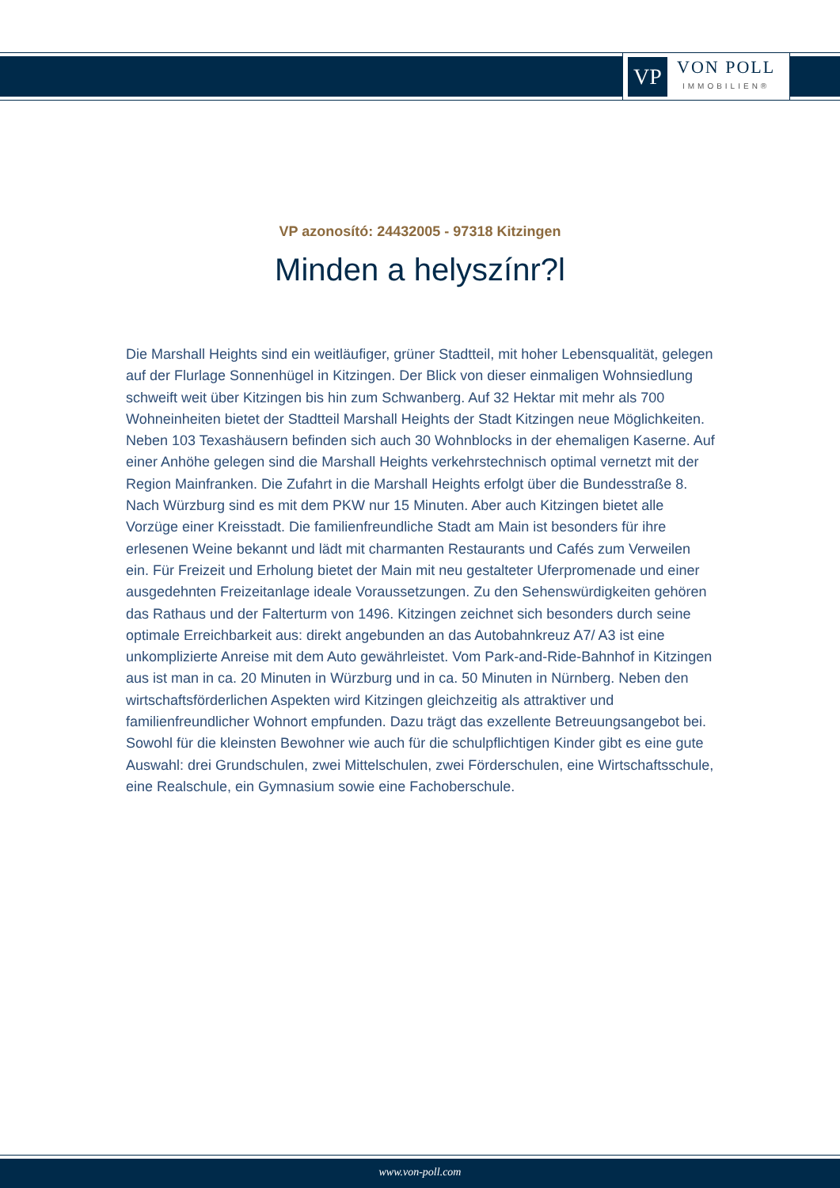VP
VON POLL
IMMOBILIEN®
VP azonosító: 24432005 - 97318 Kitzingen
Minden a helyszínr?l
Die Marshall Heights sind ein weitläufiger, grüner Stadtteil, mit hoher Lebensqualität, gelegen auf der Flurlage Sonnenhügel in Kitzingen. Der Blick von dieser einmaligen Wohnsiedlung schweift weit über Kitzingen bis hin zum Schwanberg. Auf 32 Hektar mit mehr als 700 Wohneinheiten bietet der Stadtteil Marshall Heights der Stadt Kitzingen neue Möglichkeiten. Neben 103 Texashäusern befinden sich auch 30 Wohnblocks in der ehemaligen Kaserne. Auf einer Anhöhe gelegen sind die Marshall Heights verkehrstechnisch optimal vernetzt mit der Region Mainfranken. Die Zufahrt in die Marshall Heights erfolgt über die Bundesstraße 8. Nach Würzburg sind es mit dem PKW nur 15 Minuten. Aber auch Kitzingen bietet alle Vorzüge einer Kreisstadt. Die familienfreundliche Stadt am Main ist besonders für ihre erlesenen Weine bekannt und lädt mit charmanten Restaurants und Cafés zum Verweilen ein. Für Freizeit und Erholung bietet der Main mit neu gestalteter Uferpromenade und einer ausgedehnten Freizeitanlage ideale Voraussetzungen. Zu den Sehenswürdigkeiten gehören das Rathaus und der Falterturm von 1496. Kitzingen zeichnet sich besonders durch seine optimale Erreichbarkeit aus: direkt angebunden an das Autobahnkreuz A7/ A3 ist eine unkomplizierte Anreise mit dem Auto gewährleistet. Vom Park-and-Ride-Bahnhof in Kitzingen aus ist man in ca. 20 Minuten in Würzburg und in ca. 50 Minuten in Nürnberg. Neben den wirtschaftsförderlichen Aspekten wird Kitzingen gleichzeitig als attraktiver und familienfreundlicher Wohnort empfunden. Dazu trägt das exzellente Betreuungsangebot bei. Sowohl für die kleinsten Bewohner wie auch für die schulpflichtigen Kinder gibt es eine gute Auswahl: drei Grundschulen, zwei Mittelschulen, zwei Förderschulen, eine Wirtschaftsschule, eine Realschule, ein Gymnasium sowie eine Fachoberschule.
www.von-poll.com